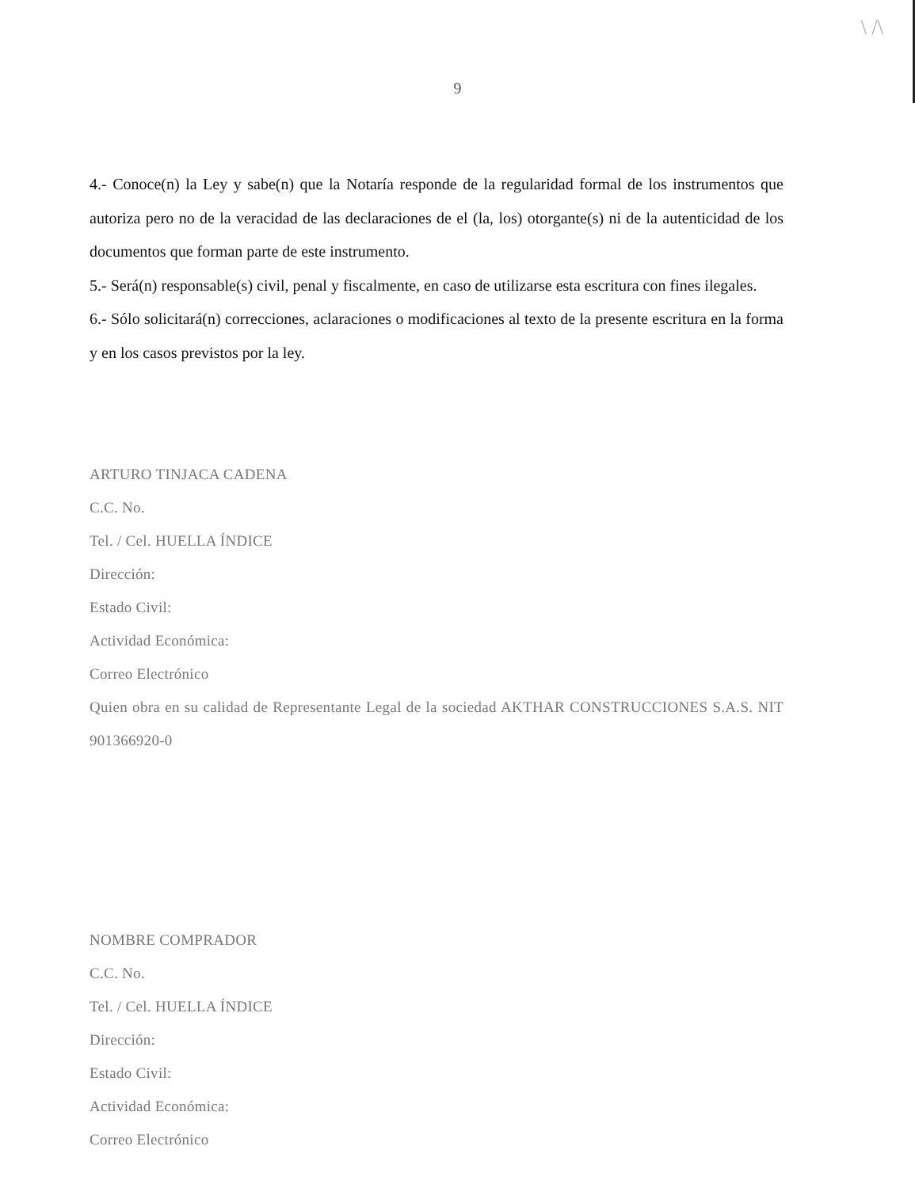\ /\
9
4.- Conoce(n) la Ley y sabe(n) que la Notaría responde de la regularidad formal de los instrumentos que autoriza pero no de la veracidad de las declaraciones de el (la, los) otorgante(s) ni de la autenticidad de los documentos que forman parte de este instrumento.
5.- Será(n) responsable(s) civil, penal y fiscalmente, en caso de utilizarse esta escritura con fines ilegales.
6.- Sólo solicitará(n) correcciones, aclaraciones o modificaciones al texto de la presente escritura en la forma y en los casos previstos por la ley.
ARTURO TINJACA CADENA
C.C. No.
Tel. / Cel. HUELLA ÍNDICE
Dirección:
Estado Civil:
Actividad Económica:
Correo Electrónico
Quien obra en su calidad de Representante Legal de la sociedad AKTHAR CONSTRUCCIONES S.A.S. NIT 901366920-0
NOMBRE COMPRADOR
C.C. No.
Tel. / Cel. HUELLA ÍNDICE
Dirección:
Estado Civil:
Actividad Económica:
Correo Electrónico